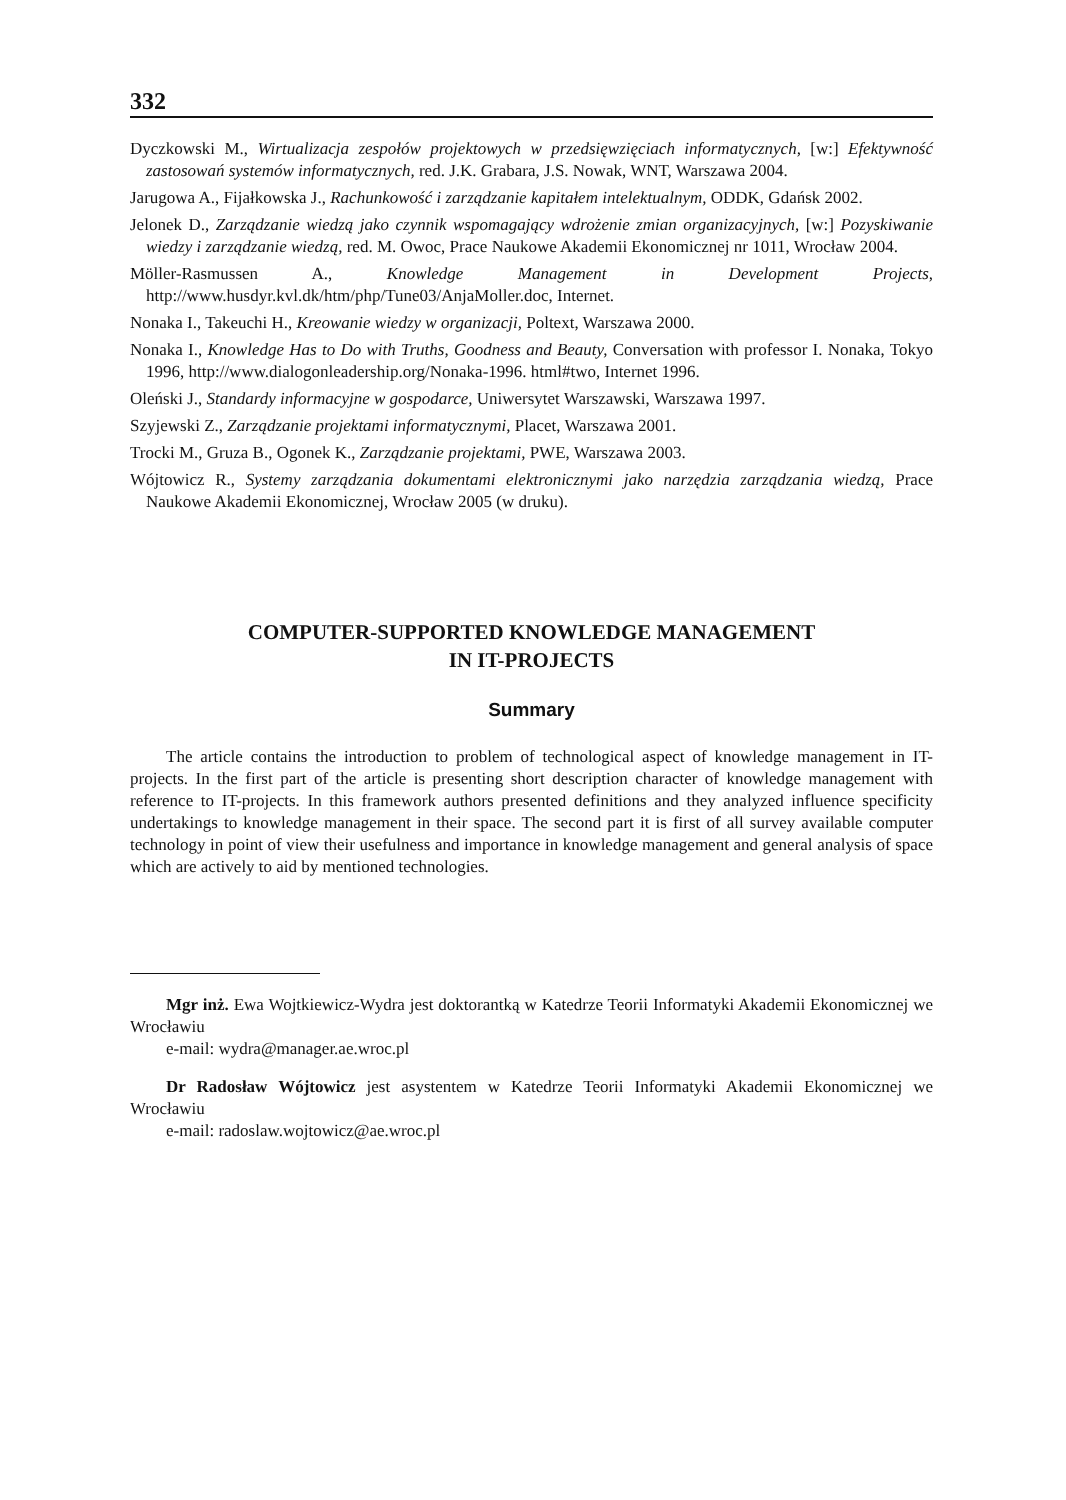332
Dyczkowski M., Wirtualizacja zespołów projektowych w przedsięwzięciach informatycznych, [w:] Efektywność zastosowań systemów informatycznych, red. J.K. Grabara, J.S. Nowak, WNT, Warszawa 2004.
Jarugowa A., Fijałkowska J., Rachunkowość i zarządzanie kapitałem intelektualnym, ODDK, Gdańsk 2002.
Jelonek D., Zarządzanie wiedzą jako czynnik wspomagający wdrożenie zmian organizacyjnych, [w:] Pozyskiwanie wiedzy i zarządzanie wiedzą, red. M. Owoc, Prace Naukowe Akademii Ekonomicznej nr 1011, Wrocław 2004.
Möller-Rasmussen A., Knowledge Management in Development Projects, http://www.husdyr.kvl.dk/htm/php/Tune03/AnjaMoller.doc, Internet.
Nonaka I., Takeuchi H., Kreowanie wiedzy w organizacji, Poltext, Warszawa 2000.
Nonaka I., Knowledge Has to Do with Truths, Goodness and Beauty, Conversation with professor I. Nonaka, Tokyo 1996, http://www.dialogonleadership.org/Nonaka-1996. html#two, Internet 1996.
Oleński J., Standardy informacyjne w gospodarce, Uniwersytet Warszawski, Warszawa 1997.
Szyjewski Z., Zarządzanie projektami informatycznymi, Placet, Warszawa 2001.
Trocki M., Gruza B., Ogonek K., Zarządzanie projektami, PWE, Warszawa 2003.
Wójtowicz R., Systemy zarządzania dokumentami elektronicznymi jako narzędzia zarządzania wiedzą, Prace Naukowe Akademii Ekonomicznej, Wrocław 2005 (w druku).
COMPUTER-SUPPORTED KNOWLEDGE MANAGEMENT
IN IT-PROJECTS
Summary
The article contains the introduction to problem of technological aspect of knowledge management in IT-projects. In the first part of the article is presenting short description character of knowledge management with reference to IT-projects. In this framework authors presented definitions and they analyzed influence specificity undertakings to knowledge management in their space. The second part it is first of all survey available computer technology in point of view their usefulness and importance in knowledge management and general analysis of space which are actively to aid by mentioned technologies.
Mgr inż. Ewa Wojtkiewicz-Wydra jest doktorantką w Katedrze Teorii Informatyki Akademii Ekonomicznej we Wrocławiu
e-mail: wydra@manager.ae.wroc.pl
Dr Radosław Wójtowicz jest asystentem w Katedrze Teorii Informatyki Akademii Ekonomicznej we Wrocławiu
e-mail: radoslaw.wojtowicz@ae.wroc.pl